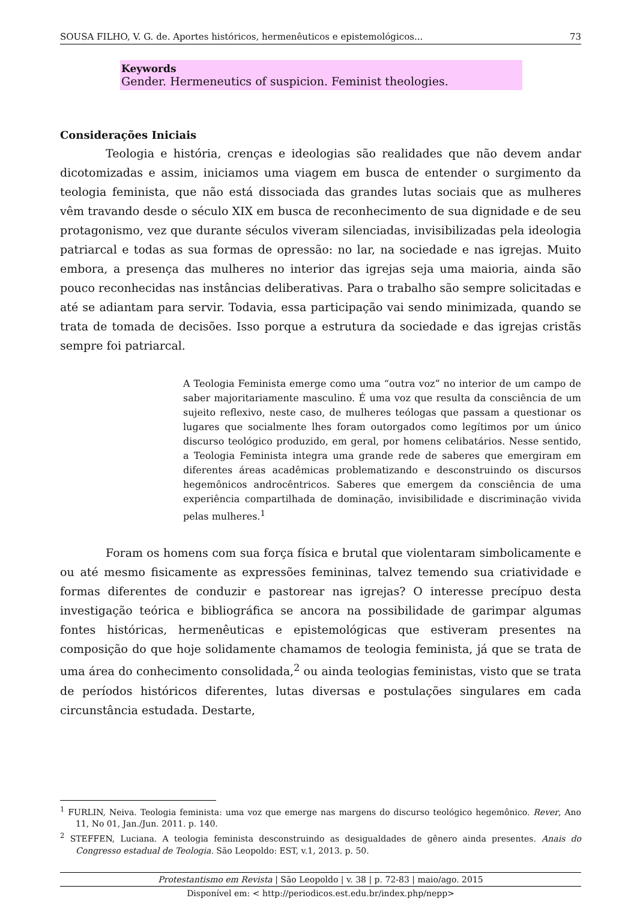SOUSA FILHO, V. G. de. Aportes históricos, hermenêuticos e epistemológicos... 73
Keywords
Gender. Hermeneutics of suspicion. Feminist theologies.
Considerações Iniciais
Teologia e história, crenças e ideologias são realidades que não devem andar dicotomizadas e assim, iniciamos uma viagem em busca de entender o surgimento da teologia feminista, que não está dissociada das grandes lutas sociais que as mulheres vêm travando desde o século XIX em busca de reconhecimento de sua dignidade e de seu protagonismo, vez que durante séculos viveram silenciadas, invisibilizadas pela ideologia patriarcal e todas as sua formas de opressão: no lar, na sociedade e nas igrejas. Muito embora, a presença das mulheres no interior das igrejas seja uma maioria, ainda são pouco reconhecidas nas instâncias deliberativas. Para o trabalho são sempre solicitadas e até se adiantam para servir. Todavia, essa participação vai sendo minimizada, quando se trata de tomada de decisões. Isso porque a estrutura da sociedade e das igrejas cristãs sempre foi patriarcal.
A Teologia Feminista emerge como uma “outra voz” no interior de um campo de saber majoritariamente masculino. É uma voz que resulta da consciência de um sujeito reflexivo, neste caso, de mulheres teólogas que passam a questionar os lugares que socialmente lhes foram outorgados como legítimos por um único discurso teológico produzido, em geral, por homens celibatários. Nesse sentido, a Teologia Feminista integra uma grande rede de saberes que emergiram em diferentes áreas acadêmicas problematizando e desconstruindo os discursos hegemônicos androcêntricos. Saberes que emergem da consciência de uma experiência compartilhada de dominação, invisibilidade e discriminação vivida pelas mulheres.<sup>1</sup>
Foram os homens com sua força física e brutal que violentaram simbolicamente e ou até mesmo fisicamente as expressões femininas, talvez temendo sua criatividade e formas diferentes de conduzir e pastorear nas igrejas? O interesse precípuo desta investigação teórica e bibliográfica se ancora na possibilidade de garimpar algumas fontes históricas, hermenêuticas e epistemológicas que estiveram presentes na composição do que hoje solidamente chamamos de teologia feminista, já que se trata de uma área do conhecimento consolidada,<sup>2</sup> ou ainda teologias feministas, visto que se trata de períodos históricos diferentes, lutas diversas e postulações singulares em cada circunstância estudada. Destarte,
<sup>1</sup> FURLIN, Neiva. Teologia feminista: uma voz que emerge nas margens do discurso teológico hegemônico. Rever, Ano 11, No 01, Jan./Jun. 2011. p. 140.
<sup>2</sup> STEFFEN, Luciana. A teologia feminista desconstruindo as desigualdades de gênero ainda presentes. Anais do Congresso estadual de Teologia. São Leopoldo: EST, v.1, 2013. p. 50.
Protestantismo em Revista | São Leopoldo | v. 38 | p. 72-83 | maio/ago. 2015
Disponível em: < http://periodicos.est.edu.br/index.php/nepp>